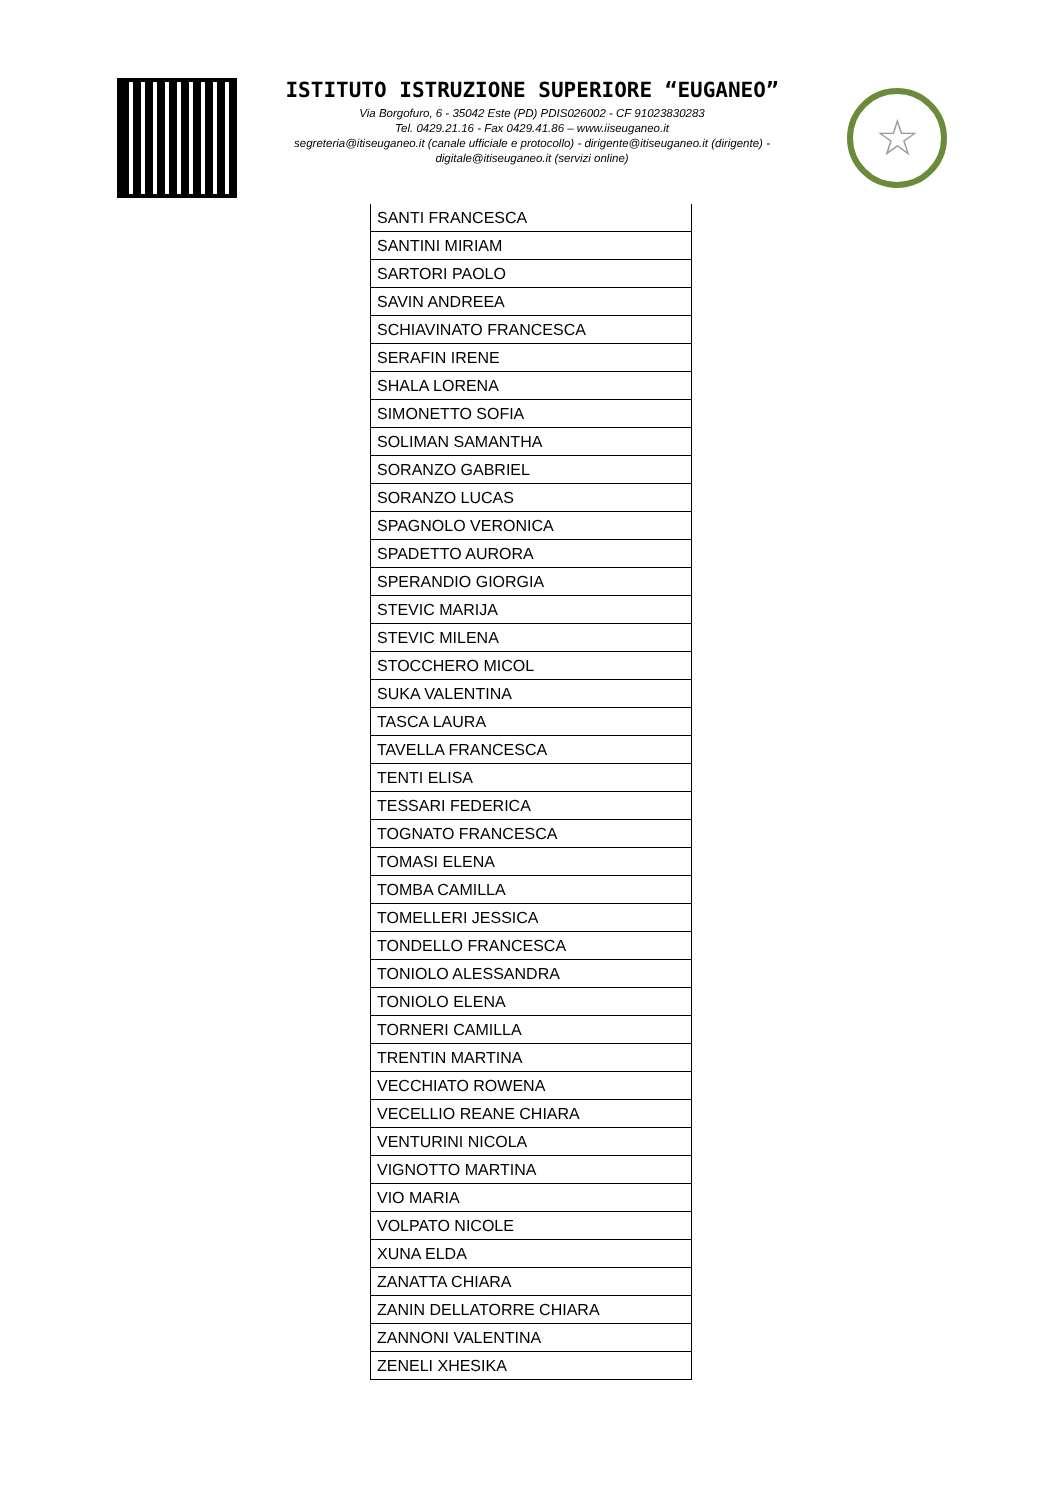ISTITUTO ISTRUZIONE SUPERIORE “EUGANEO”
Via Borgofuro, 6 - 35042 Este (PD) PDIS026002 - CF 91023830283
Tel. 0429.21.16 - Fax 0429.41.86 – www.iiseuganeo.it
segreteria@itiseuganeo.it (canale ufficiale e protocollo) - dirigente@itiseuganeo.it (dirigente) - digitale@itiseuganeo.it (servizi online)
☆
| SANTI FRANCESCA |
| SANTINI MIRIAM |
| SARTORI PAOLO |
| SAVIN ANDREEA |
| SCHIAVINATO FRANCESCA |
| SERAFIN IRENE |
| SHALA LORENA |
| SIMONETTO SOFIA |
| SOLIMAN SAMANTHA |
| SORANZO GABRIEL |
| SORANZO LUCAS |
| SPAGNOLO VERONICA |
| SPADETTO AURORA |
| SPERANDIO GIORGIA |
| STEVIC MARIJA |
| STEVIC MILENA |
| STOCCHERO MICOL |
| SUKA VALENTINA |
| TASCA LAURA |
| TAVELLA FRANCESCA |
| TENTI ELISA |
| TESSARI FEDERICA |
| TOGNATO FRANCESCA |
| TOMASI ELENA |
| TOMBA CAMILLA |
| TOMELLERI JESSICA |
| TONDELLO FRANCESCA |
| TONIOLO ALESSANDRA |
| TONIOLO ELENA |
| TORNERI CAMILLA |
| TRENTIN MARTINA |
| VECCHIATO ROWENA |
| VECELLIO REANE CHIARA |
| VENTURINI NICOLA |
| VIGNOTTO MARTINA |
| VIO MARIA |
| VOLPATO NICOLE |
| XUNA ELDA |
| ZANATTA CHIARA |
| ZANIN DELLATORRE CHIARA |
| ZANNONI VALENTINA |
| ZENELI XHESIKA |